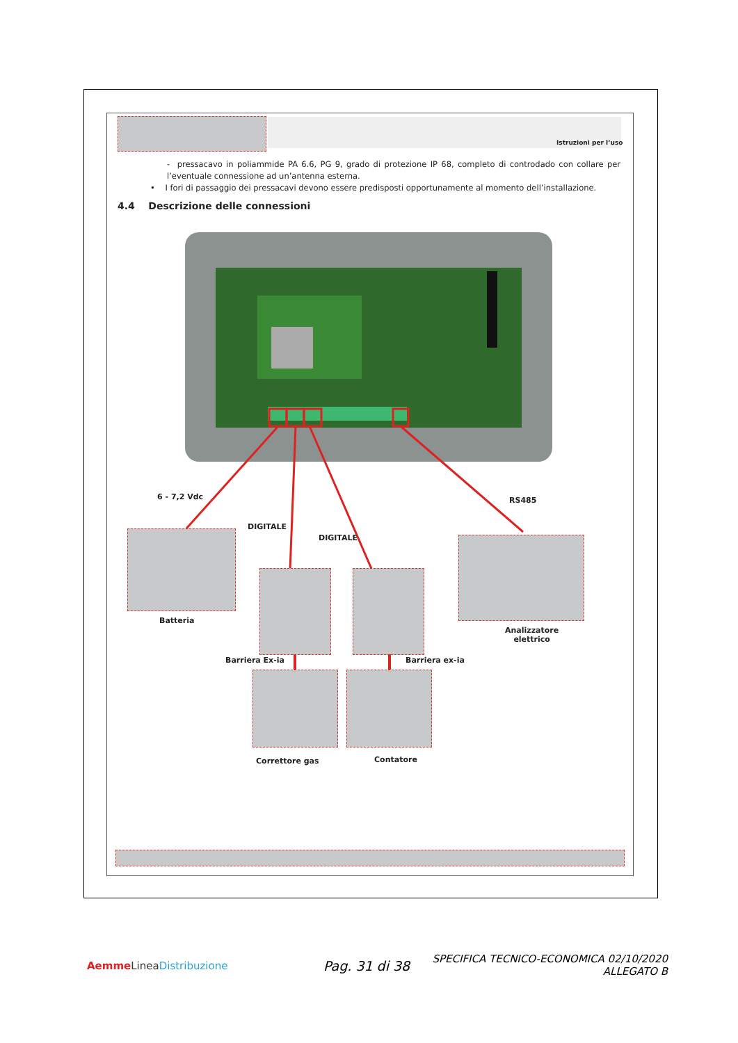Istruzioni per l’uso
- pressacavo in poliammide PA 6.6, PG 9, grado di protezione IP 68, completo di controdado con collare per l’eventuale connessione ad un’antenna esterna.
• I fori di passaggio dei pressacavi devono essere predisposti opportunamente al momento dell’installazione.
4.4 Descrizione delle connessioni
6 - 7,2 Vdc
DIGITALE
DIGITALE
RS485
Batteria
Analizzatore
elettrico
Barriera Ex-ia Barriera ex-ia
Correttore gas Contatore
Aemme Linea Distribuzione Pag. 31 di 38
SPECIFICA TECNICO-ECONOMICA 02/10/2020
ALLEGATO B